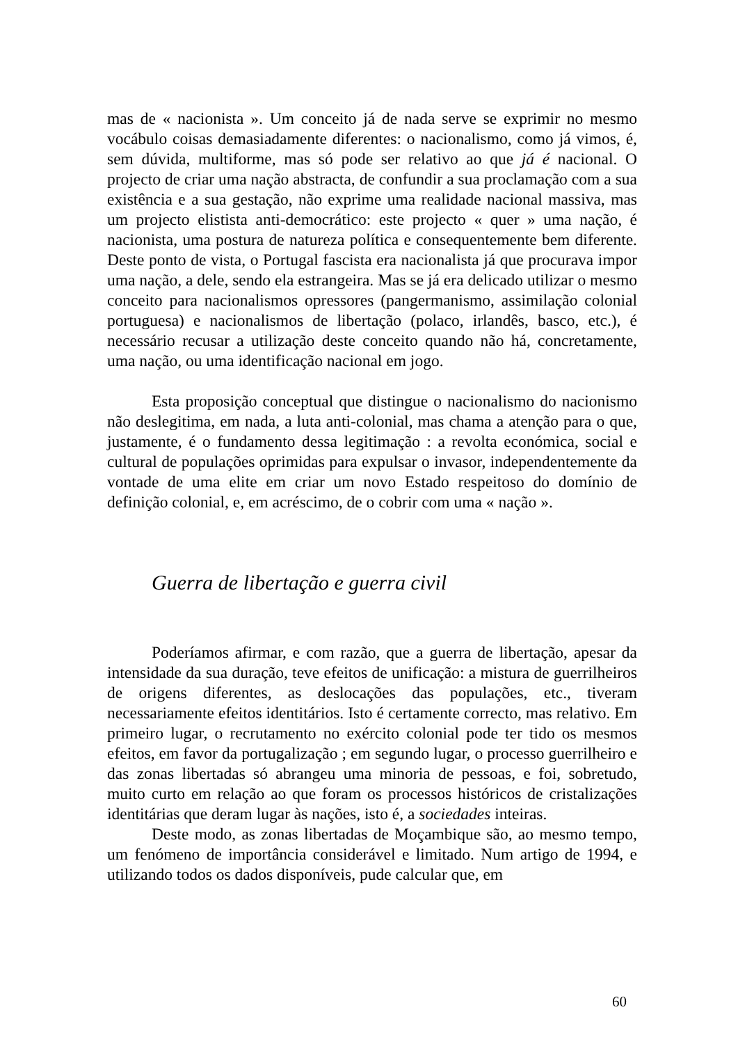mas de « nacionista ». Um conceito já de nada serve se exprimir no mesmo vocábulo coisas demasiadamente diferentes: o nacionalismo, como já vimos, é, sem dúvida, multiforme, mas só pode ser relativo ao que já é nacional. O projecto de criar uma nação abstracta, de confundir a sua proclamação com a sua existência e a sua gestação, não exprime uma realidade nacional massiva, mas um projecto elistista anti-democrático: este projecto « quer » uma nação, é nacionista, uma postura de natureza política e consequentemente bem diferente. Deste ponto de vista, o Portugal fascista era nacionalista já que procurava impor uma nação, a dele, sendo ela estrangeira. Mas se já era delicado utilizar o mesmo conceito para nacionalismos opressores (pangermanismo, assimilação colonial portuguesa) e nacionalismos de libertação (polaco, irlandês, basco, etc.), é necessário recusar a utilização deste conceito quando não há, concretamente, uma nação, ou uma identificação nacional em jogo.
Esta proposição conceptual que distingue o nacionalismo do nacionismo não deslegitima, em nada, a luta anti-colonial, mas chama a atenção para o que, justamente, é o fundamento dessa legitimação : a revolta económica, social e cultural de populações oprimidas para expulsar o invasor, independentemente da vontade de uma elite em criar um novo Estado respeitoso do domínio de definição colonial, e, em acréscimo, de o cobrir com uma « nação ».
Guerra de libertação e guerra civil
Poderíamos afirmar, e com razão, que a guerra de libertação, apesar da intensidade da sua duração, teve efeitos de unificação: a mistura de guerrilheiros de origens diferentes, as deslocações das populações, etc., tiveram necessariamente efeitos identitários. Isto é certamente correcto, mas relativo. Em primeiro lugar, o recrutamento no exército colonial pode ter tido os mesmos efeitos, em favor da portugalização ; em segundo lugar, o processo guerrilheiro e das zonas libertadas só abrangeu uma minoria de pessoas, e foi, sobretudo, muito curto em relação ao que foram os processos históricos de cristalizações identitárias que deram lugar às nações, isto é, a sociedades inteiras.
Deste modo, as zonas libertadas de Moçambique são, ao mesmo tempo, um fenómeno de importância considerável e limitado. Num artigo de 1994, e utilizando todos os dados disponíveis, pude calcular que, em
60